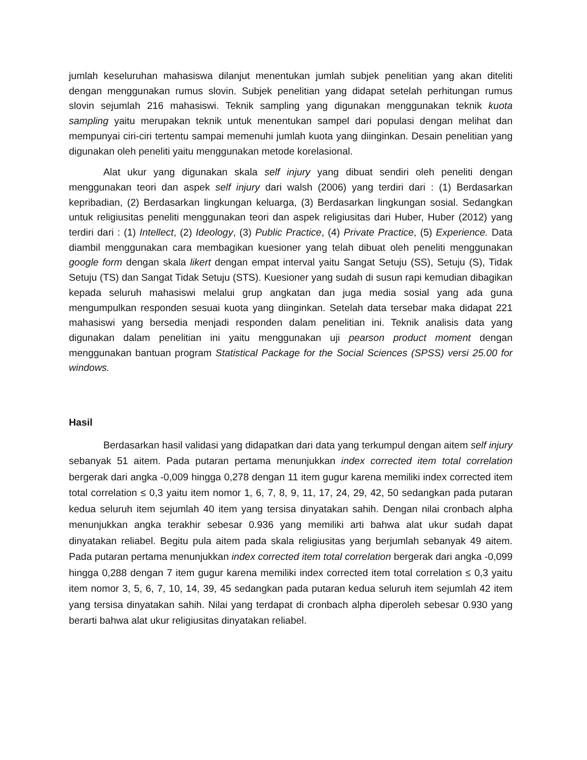jumlah keseluruhan mahasiswa dilanjut menentukan jumlah subjek penelitian yang akan diteliti dengan menggunakan rumus slovin. Subjek penelitian yang didapat setelah perhitungan rumus slovin sejumlah 216 mahasiswi. Teknik sampling yang digunakan menggunakan teknik kuota sampling yaitu merupakan teknik untuk menentukan sampel dari populasi dengan melihat dan mempunyai ciri-ciri tertentu sampai memenuhi jumlah kuota yang diinginkan. Desain penelitian yang digunakan oleh peneliti yaitu menggunakan metode korelasional.
Alat ukur yang digunakan skala self injury yang dibuat sendiri oleh peneliti dengan menggunakan teori dan aspek self injury dari walsh (2006) yang terdiri dari : (1) Berdasarkan kepribadian, (2) Berdasarkan lingkungan keluarga, (3) Berdasarkan lingkungan sosial. Sedangkan untuk religiusitas peneliti menggunakan teori dan aspek religiusitas dari Huber, Huber (2012) yang terdiri dari : (1) Intellect, (2) Ideology, (3) Public Practice, (4) Private Practice, (5) Experience. Data diambil menggunakan cara membagikan kuesioner yang telah dibuat oleh peneliti menggunakan google form dengan skala likert dengan empat interval yaitu Sangat Setuju (SS), Setuju (S), Tidak Setuju (TS) dan Sangat Tidak Setuju (STS). Kuesioner yang sudah di susun rapi kemudian dibagikan kepada seluruh mahasiswi melalui grup angkatan dan juga media sosial yang ada guna mengumpulkan responden sesuai kuota yang diinginkan. Setelah data tersebar maka didapat 221 mahasiswi yang bersedia menjadi responden dalam penelitian ini. Teknik analisis data yang digunakan dalam penelitian ini yaitu menggunakan uji pearson product moment dengan menggunakan bantuan program Statistical Package for the Social Sciences (SPSS) versi 25.00 for windows.
Hasil
Berdasarkan hasil validasi yang didapatkan dari data yang terkumpul dengan aitem self injury sebanyak 51 aitem. Pada putaran pertama menunjukkan index corrected item total correlation bergerak dari angka -0,009 hingga 0,278 dengan 11 item gugur karena memiliki index corrected item total correlation ≤ 0,3 yaitu item nomor 1, 6, 7, 8, 9, 11, 17, 24, 29, 42, 50 sedangkan pada putaran kedua seluruh item sejumlah 40 item yang tersisa dinyatakan sahih. Dengan nilai cronbach alpha menunjukkan angka terakhir sebesar 0.936 yang memiliki arti bahwa alat ukur sudah dapat dinyatakan reliabel. Begitu pula aitem pada skala religiusitas yang berjumlah sebanyak 49 aitem. Pada putaran pertama menunjukkan index corrected item total correlation bergerak dari angka -0,099 hingga 0,288 dengan 7 item gugur karena memiliki index corrected item total correlation ≤ 0,3 yaitu item nomor 3, 5, 6, 7, 10, 14, 39, 45 sedangkan pada putaran kedua seluruh item sejumlah 42 item yang tersisa dinyatakan sahih. Nilai yang terdapat di cronbach alpha diperoleh sebesar 0.930 yang berarti bahwa alat ukur religiusitas dinyatakan reliabel.